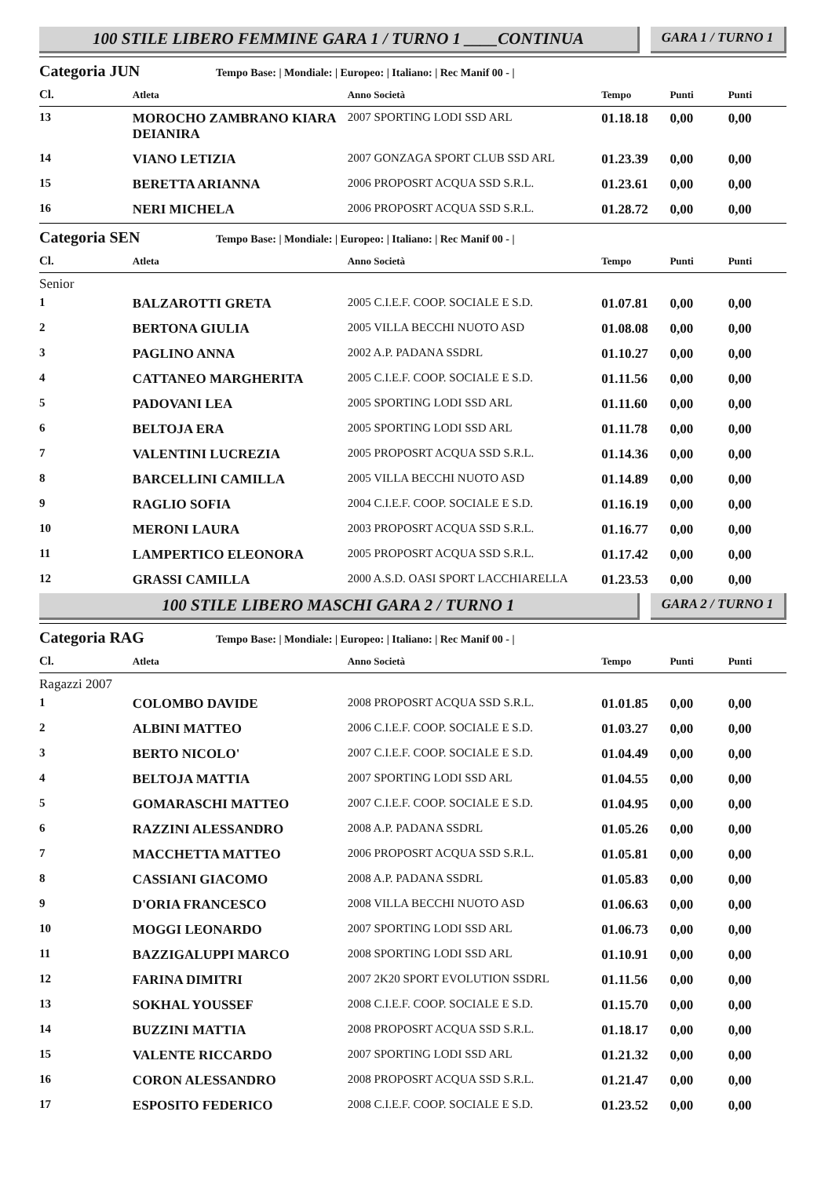100 STILE LIBERO FEMMINE GARA 1 / TURNO 1 ____CONTINUA
GARA 1 / TURNO 1
Categoria JUN Tempo Base: | Mondiale: | Europeo: | Italiano: | Rec Manif 00 - |
| Cl. | Atleta | Anno Società | Tempo | Punti | Punti |
| --- | --- | --- | --- | --- | --- |
| 13 | MOROCHO ZAMBRANO KIARA DEIANIRA | 2007 SPORTING LODI SSD ARL | 01.18.18 | 0,00 | 0,00 |
| 14 | VIANO LETIZIA | 2007 GONZAGA SPORT CLUB SSD ARL | 01.23.39 | 0,00 | 0,00 |
| 15 | BERETTA ARIANNA | 2006 PROPOSRT ACQUA SSD S.R.L. | 01.23.61 | 0,00 | 0,00 |
| 16 | NERI MICHELA | 2006 PROPOSRT ACQUA SSD S.R.L. | 01.28.72 | 0,00 | 0,00 |
Categoria SEN Tempo Base: | Mondiale: | Europeo: | Italiano: | Rec Manif 00 - |
| Cl. | Atleta | Anno Società | Tempo | Punti | Punti |
| --- | --- | --- | --- | --- | --- |
| Senior | | | | | |
| 1 | BALZAROTTI GRETA | 2005 C.I.E.F. COOP. SOCIALE E S.D. | 01.07.81 | 0,00 | 0,00 |
| 2 | BERTONA GIULIA | 2005 VILLA BECCHI NUOTO ASD | 01.08.08 | 0,00 | 0,00 |
| 3 | PAGLINO ANNA | 2002 A.P. PADANA SSDRL | 01.10.27 | 0,00 | 0,00 |
| 4 | CATTANEO MARGHERITA | 2005 C.I.E.F. COOP. SOCIALE E S.D. | 01.11.56 | 0,00 | 0,00 |
| 5 | PADOVANI LEA | 2005 SPORTING LODI SSD ARL | 01.11.60 | 0,00 | 0,00 |
| 6 | BELTOJA ERA | 2005 SPORTING LODI SSD ARL | 01.11.78 | 0,00 | 0,00 |
| 7 | VALENTINI LUCREZIA | 2005 PROPOSRT ACQUA SSD S.R.L. | 01.14.36 | 0,00 | 0,00 |
| 8 | BARCELLINI CAMILLA | 2005 VILLA BECCHI NUOTO ASD | 01.14.89 | 0,00 | 0,00 |
| 9 | RAGLIO SOFIA | 2004 C.I.E.F. COOP. SOCIALE E S.D. | 01.16.19 | 0,00 | 0,00 |
| 10 | MERONI LAURA | 2003 PROPOSRT ACQUA SSD S.R.L. | 01.16.77 | 0,00 | 0,00 |
| 11 | LAMPERTICO ELEONORA | 2005 PROPOSRT ACQUA SSD S.R.L. | 01.17.42 | 0,00 | 0,00 |
| 12 | GRASSI CAMILLA | 2000 A.S.D. OASI SPORT LACCHIARELLA | 01.23.53 | 0,00 | 0,00 |
100 STILE LIBERO MASCHI GARA 2 / TURNO 1
GARA 2 / TURNO 1
Categoria RAG Tempo Base: | Mondiale: | Europeo: | Italiano: | Rec Manif 00 - |
| Cl. | Atleta | Anno Società | Tempo | Punti | Punti |
| --- | --- | --- | --- | --- | --- |
| Ragazzi 2007 | | | | | |
| 1 | COLOMBO DAVIDE | 2008 PROPOSRT ACQUA SSD S.R.L. | 01.01.85 | 0,00 | 0,00 |
| 2 | ALBINI MATTEO | 2006 C.I.E.F. COOP. SOCIALE E S.D. | 01.03.27 | 0,00 | 0,00 |
| 3 | BERTO NICOLO' | 2007 C.I.E.F. COOP. SOCIALE E S.D. | 01.04.49 | 0,00 | 0,00 |
| 4 | BELTOJA MATTIA | 2007 SPORTING LODI SSD ARL | 01.04.55 | 0,00 | 0,00 |
| 5 | GOMARASCHI MATTEO | 2007 C.I.E.F. COOP. SOCIALE E S.D. | 01.04.95 | 0,00 | 0,00 |
| 6 | RAZZINI ALESSANDRO | 2008 A.P. PADANA SSDRL | 01.05.26 | 0,00 | 0,00 |
| 7 | MACCHETTA MATTEO | 2006 PROPOSRT ACQUA SSD S.R.L. | 01.05.81 | 0,00 | 0,00 |
| 8 | CASSIANI GIACOMO | 2008 A.P. PADANA SSDRL | 01.05.83 | 0,00 | 0,00 |
| 9 | D'ORIA FRANCESCO | 2008 VILLA BECCHI NUOTO ASD | 01.06.63 | 0,00 | 0,00 |
| 10 | MOGGI LEONARDO | 2007 SPORTING LODI SSD ARL | 01.06.73 | 0,00 | 0,00 |
| 11 | BAZZIGALUPPI MARCO | 2008 SPORTING LODI SSD ARL | 01.10.91 | 0,00 | 0,00 |
| 12 | FARINA DIMITRI | 2007 2K20 SPORT EVOLUTION SSDRL | 01.11.56 | 0,00 | 0,00 |
| 13 | SOKHAL YOUSSEF | 2008 C.I.E.F. COOP. SOCIALE E S.D. | 01.15.70 | 0,00 | 0,00 |
| 14 | BUZZINI MATTIA | 2008 PROPOSRT ACQUA SSD S.R.L. | 01.18.17 | 0,00 | 0,00 |
| 15 | VALENTE RICCARDO | 2007 SPORTING LODI SSD ARL | 01.21.32 | 0,00 | 0,00 |
| 16 | CORON ALESSANDRO | 2008 PROPOSRT ACQUA SSD S.R.L. | 01.21.47 | 0,00 | 0,00 |
| 17 | ESPOSITO FEDERICO | 2008 C.I.E.F. COOP. SOCIALE E S.D. | 01.23.52 | 0,00 | 0,00 |